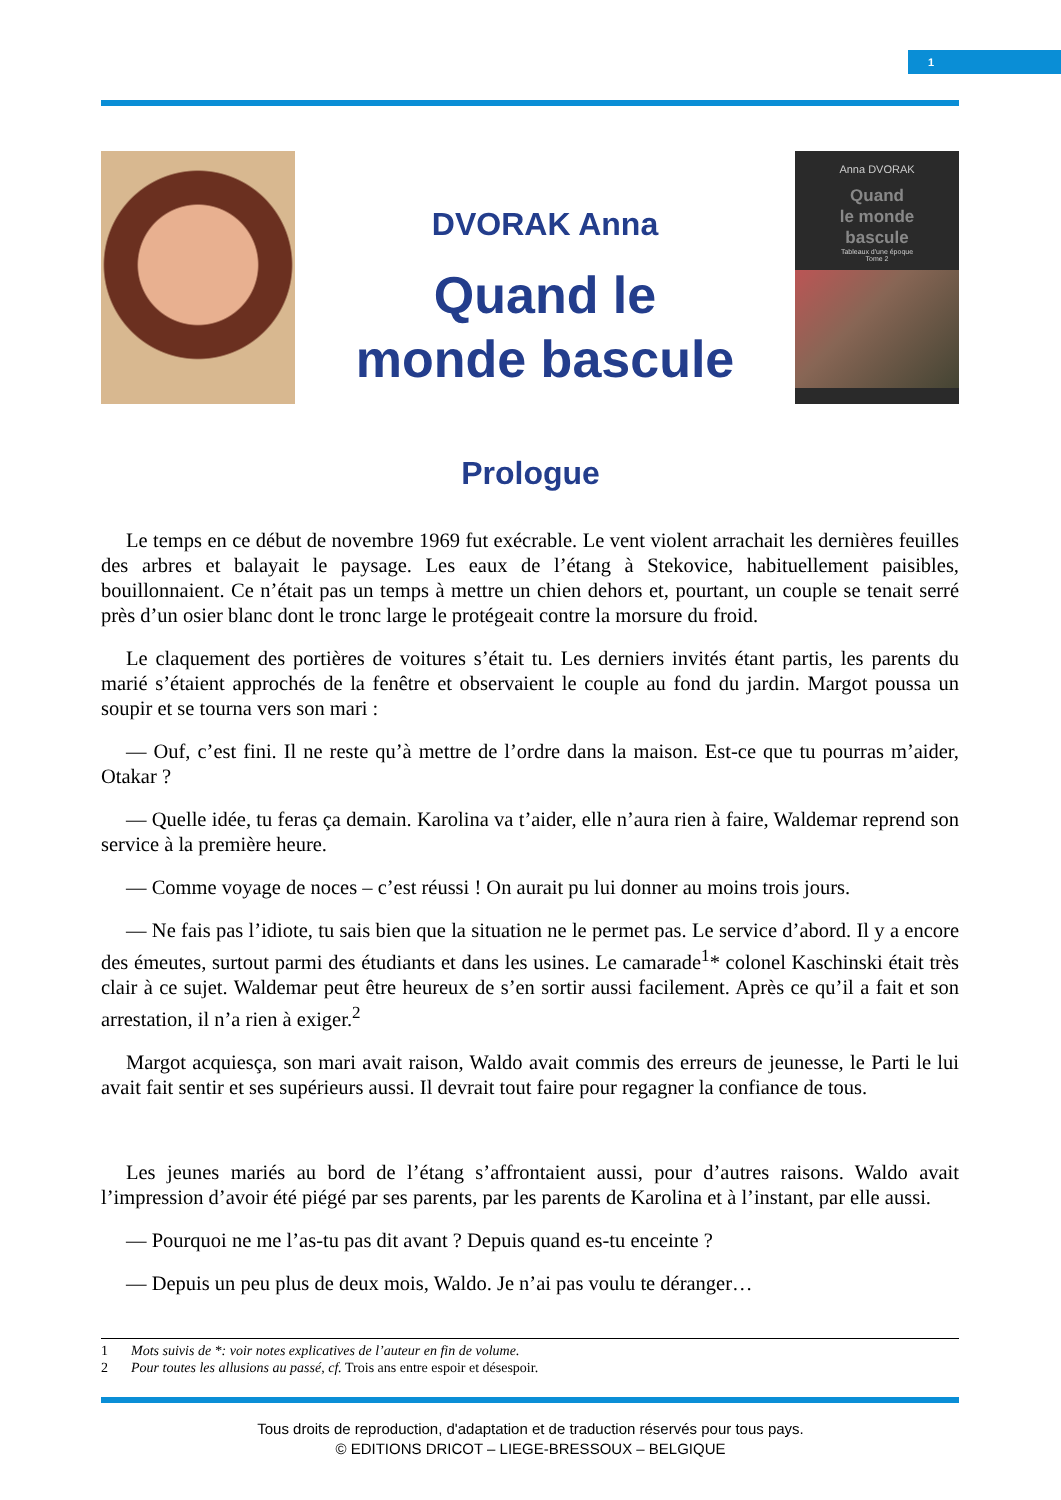1
DVORAK Anna
Quand le
monde bascule
Anna DVORAK
Quand
le monde
bascule
Tableaux d'une époque
Tome 2
Prologue
Le temps en ce début de novembre 1969 fut exécrable. Le vent violent arrachait les dernières feuilles des arbres et balayait le paysage. Les eaux de l’étang à Stekovice, habituellement paisibles, bouillonnaient. Ce n’était pas un temps à mettre un chien dehors et, pourtant, un couple se tenait serré près d’un osier blanc dont le tronc large le protégeait contre la morsure du froid.
Le claquement des portières de voitures s’était tu. Les derniers invités étant partis, les parents du marié s’étaient approchés de la fenêtre et observaient le couple au fond du jardin. Margot poussa un soupir et se tourna vers son mari :
— Ouf, c’est fini. Il ne reste qu’à mettre de l’ordre dans la maison. Est-ce que tu pourras m’aider, Otakar ?
— Quelle idée, tu feras ça demain. Karolina va t’aider, elle n’aura rien à faire, Waldemar reprend son service à la première heure.
— Comme voyage de noces – c’est réussi ! On aurait pu lui donner au moins trois jours.
— Ne fais pas l’idiote, tu sais bien que la situation ne le permet pas. Le service d’abord. Il y a encore des émeutes, surtout parmi des étudiants et dans les usines. Le camarade<sup>1</sup>* colonel Kaschinski était très clair à ce sujet. Waldemar peut être heureux de s’en sortir aussi facilement. Après ce qu’il a fait et son arrestation, il n’a rien à exiger.<sup>2</sup>
Margot acquiesça, son mari avait raison, Waldo avait commis des erreurs de jeunesse, le Parti le lui avait fait sentir et ses supérieurs aussi. Il devrait tout faire pour regagner la confiance de tous.
Les jeunes mariés au bord de l’étang s’affrontaient aussi, pour d’autres raisons. Waldo avait l’impression d’avoir été piégé par ses parents, par les parents de Karolina et à l’instant, par elle aussi.
— Pourquoi ne me l’as-tu pas dit avant ? Depuis quand es-tu enceinte ?
— Depuis un peu plus de deux mois, Waldo. Je n’ai pas voulu te déranger…
1 Mots suivis de *: voir notes explicatives de l’auteur en fin de volume.
2 Pour toutes les allusions au passé, cf. Trois ans entre espoir et désespoir.
Tous droits de reproduction, d'adaptation et de traduction réservés pour tous pays.
© EDITIONS DRICOT – LIEGE-BRESSOUX – BELGIQUE